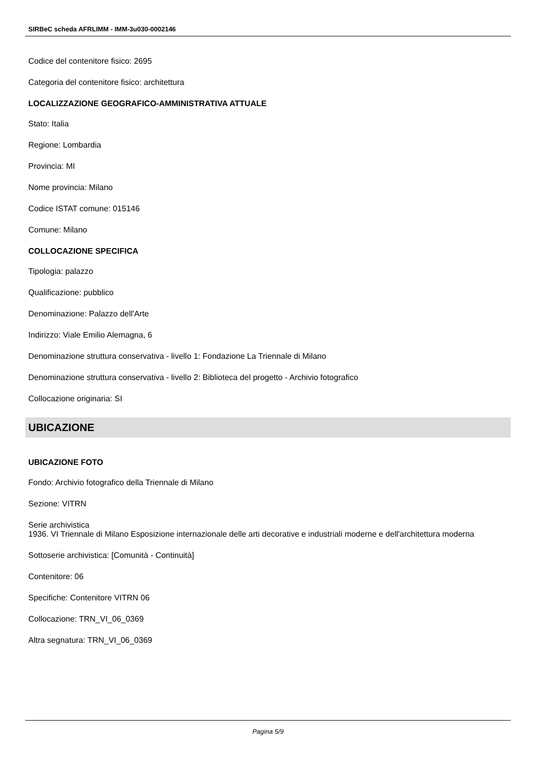SIRBeC scheda AFRLIMM - IMM-3u030-0002146
Codice del contenitore fisico: 2695
Categoria del contenitore fisico: architettura
LOCALIZZAZIONE GEOGRAFICO-AMMINISTRATIVA ATTUALE
Stato: Italia
Regione: Lombardia
Provincia: MI
Nome provincia: Milano
Codice ISTAT comune: 015146
Comune: Milano
COLLOCAZIONE SPECIFICA
Tipologia: palazzo
Qualificazione: pubblico
Denominazione: Palazzo dell'Arte
Indirizzo: Viale Emilio Alemagna, 6
Denominazione struttura conservativa - livello 1: Fondazione La Triennale di Milano
Denominazione struttura conservativa - livello 2: Biblioteca del progetto - Archivio fotografico
Collocazione originaria: SI
UBICAZIONE
UBICAZIONE FOTO
Fondo: Archivio fotografico della Triennale di Milano
Sezione: VITRN
Serie archivistica
1936. VI Triennale di Milano Esposizione internazionale delle arti decorative e industriali moderne e dell'architettura moderna
Sottoserie archivistica: [Comunità - Continuità]
Contenitore: 06
Specifiche: Contenitore VITRN 06
Collocazione: TRN_VI_06_0369
Altra segnatura: TRN_VI_06_0369
Pagina 5/9